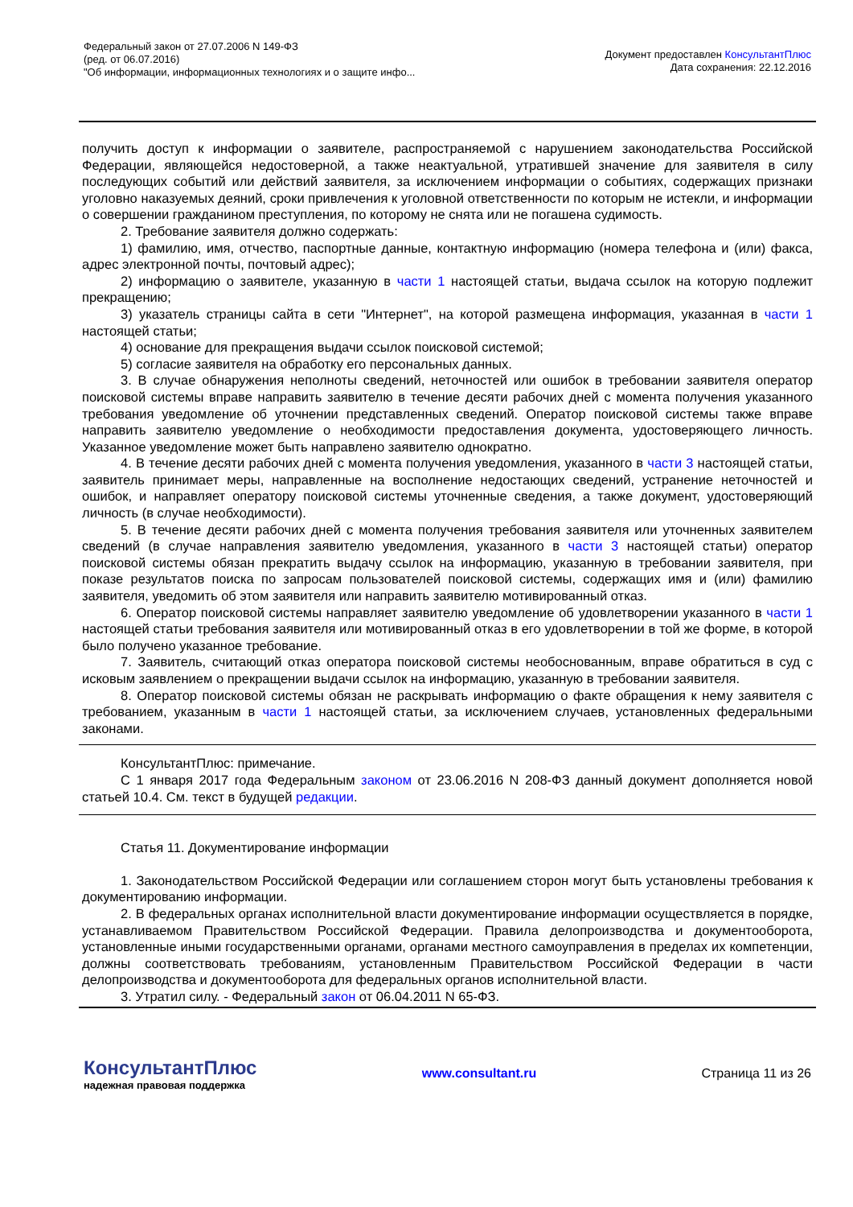Федеральный закон от 27.07.2006 N 149-ФЗ
(ред. от 06.07.2016)
"Об информации, информационных технологиях и о защите инфо...
Документ предоставлен КонсультантПлюс
Дата сохранения: 22.12.2016
получить доступ к информации о заявителе, распространяемой с нарушением законодательства Российской Федерации, являющейся недостоверной, а также неактуальной, утратившей значение для заявителя в силу последующих событий или действий заявителя, за исключением информации о событиях, содержащих признаки уголовно наказуемых деяний, сроки привлечения к уголовной ответственности по которым не истекли, и информации о совершении гражданином преступления, по которому не снята или не погашена судимость.
2. Требование заявителя должно содержать:
1) фамилию, имя, отчество, паспортные данные, контактную информацию (номера телефона и (или) факса, адрес электронной почты, почтовый адрес);
2) информацию о заявителе, указанную в части 1 настоящей статьи, выдача ссылок на которую подлежит прекращению;
3) указатель страницы сайта в сети "Интернет", на которой размещена информация, указанная в части 1 настоящей статьи;
4) основание для прекращения выдачи ссылок поисковой системой;
5) согласие заявителя на обработку его персональных данных.
3. В случае обнаружения неполноты сведений, неточностей или ошибок в требовании заявителя оператор поисковой системы вправе направить заявителю в течение десяти рабочих дней с момента получения указанного требования уведомление об уточнении представленных сведений. Оператор поисковой системы также вправе направить заявителю уведомление о необходимости предоставления документа, удостоверяющего личность. Указанное уведомление может быть направлено заявителю однократно.
4. В течение десяти рабочих дней с момента получения уведомления, указанного в части 3 настоящей статьи, заявитель принимает меры, направленные на восполнение недостающих сведений, устранение неточностей и ошибок, и направляет оператору поисковой системы уточненные сведения, а также документ, удостоверяющий личность (в случае необходимости).
5. В течение десяти рабочих дней с момента получения требования заявителя или уточненных заявителем сведений (в случае направления заявителю уведомления, указанного в части 3 настоящей статьи) оператор поисковой системы обязан прекратить выдачу ссылок на информацию, указанную в требовании заявителя, при показе результатов поиска по запросам пользователей поисковой системы, содержащих имя и (или) фамилию заявителя, уведомить об этом заявителя или направить заявителю мотивированный отказ.
6. Оператор поисковой системы направляет заявителю уведомление об удовлетворении указанного в части 1 настоящей статьи требования заявителя или мотивированный отказ в его удовлетворении в той же форме, в которой было получено указанное требование.
7. Заявитель, считающий отказ оператора поисковой системы необоснованным, вправе обратиться в суд с исковым заявлением о прекращении выдачи ссылок на информацию, указанную в требовании заявителя.
8. Оператор поисковой системы обязан не раскрывать информацию о факте обращения к нему заявителя с требованием, указанным в части 1 настоящей статьи, за исключением случаев, установленных федеральными законами.
КонсультантПлюс: примечание.
С 1 января 2017 года Федеральным законом от 23.06.2016 N 208-ФЗ данный документ дополняется новой статьей 10.4. См. текст в будущей редакции.
Статья 11. Документирование информации
1. Законодательством Российской Федерации или соглашением сторон могут быть установлены требования к документированию информации.
2. В федеральных органах исполнительной власти документирование информации осуществляется в порядке, устанавливаемом Правительством Российской Федерации. Правила делопроизводства и документооборота, установленные иными государственными органами, органами местного самоуправления в пределах их компетенции, должны соответствовать требованиям, установленным Правительством Российской Федерации в части делопроизводства и документооборота для федеральных органов исполнительной власти.
3. Утратил силу. - Федеральный закон от 06.04.2011 N 65-ФЗ.
КонсультантПлюс
надежная правовая поддержка
www.consultant.ru Страница 11 из 26